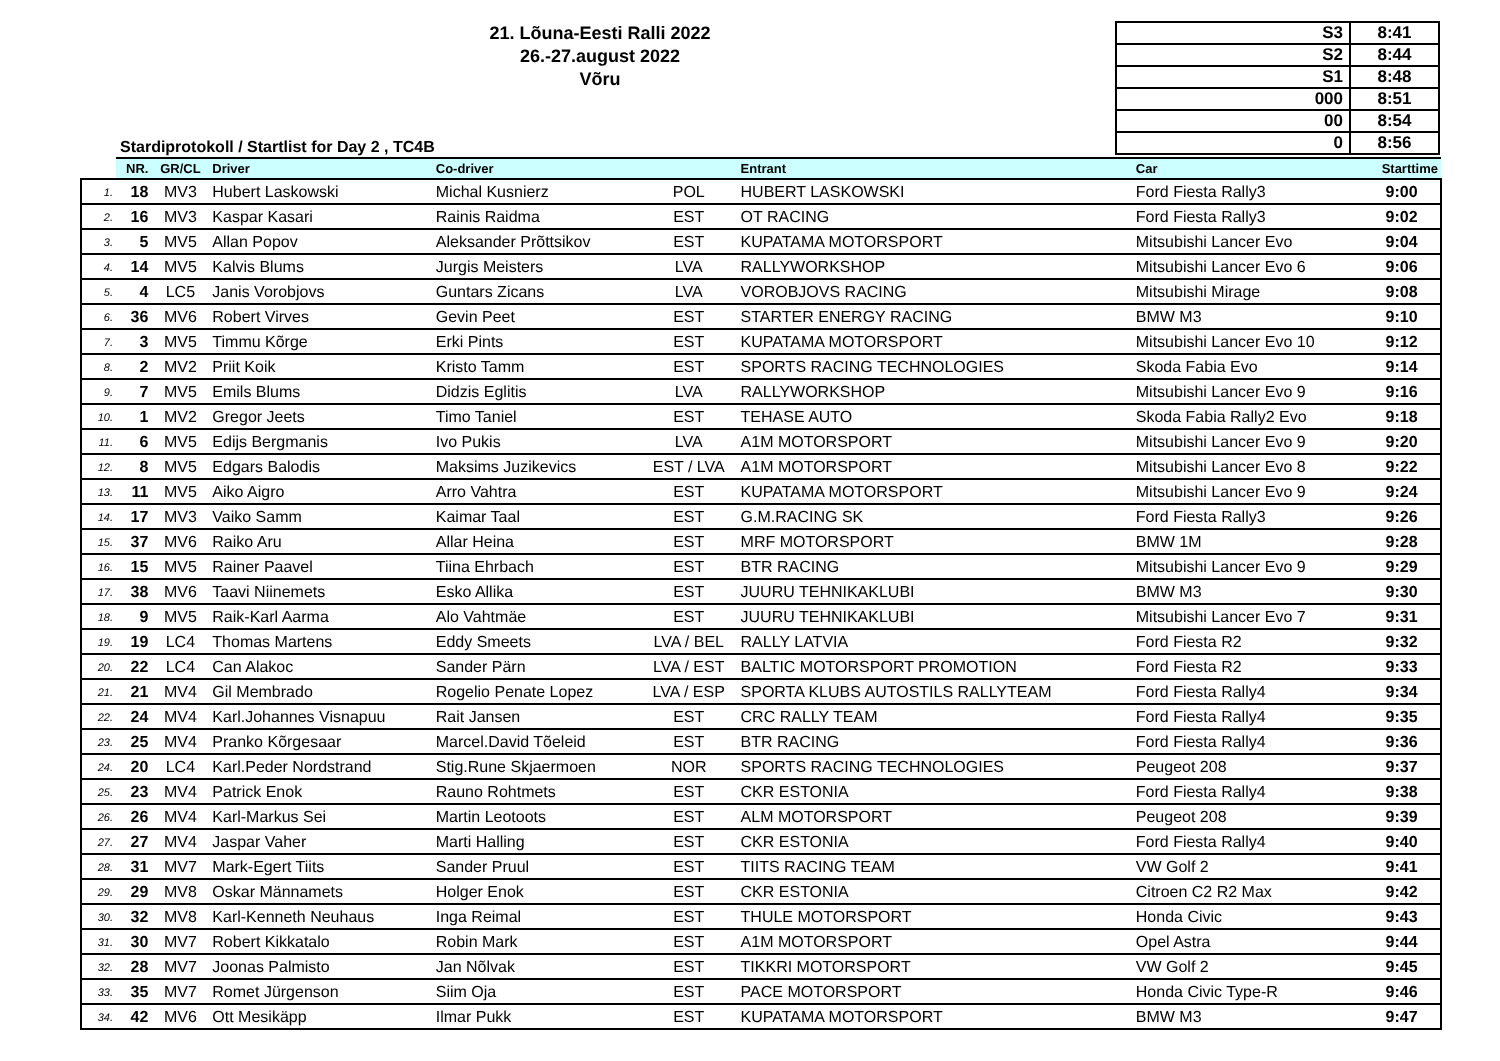21. Lõuna-Eesti Ralli 2022
26.-27.august 2022
Võru
| S3 | 8:41 |
| S2 | 8:44 |
| S1 | 8:48 |
| 000 | 8:51 |
| 00 | 8:54 |
| 0 | 8:56 |
Stardiprotokoll / Startlist for Day 2 , TC4B
| | NR. | GR/CL | Driver | Co-driver | | Entrant | Car | Starttime |
| --- | --- | --- | --- | --- | --- | --- | --- | --- |
| 1. | 18 | MV3 | Hubert Laskowski | Michal Kusnierz | POL | HUBERT LASKOWSKI | Ford Fiesta Rally3 | 9:00 |
| 2. | 16 | MV3 | Kaspar Kasari | Rainis Raidma | EST | OT RACING | Ford Fiesta Rally3 | 9:02 |
| 3. | 5 | MV5 | Allan Popov | Aleksander Prõttsikov | EST | KUPATAMA MOTORSPORT | Mitsubishi Lancer Evo | 9:04 |
| 4. | 14 | MV5 | Kalvis Blums | Jurgis Meisters | LVA | RALLYWORKSHOP | Mitsubishi Lancer Evo 6 | 9:06 |
| 5. | 4 | LC5 | Janis Vorobjovs | Guntars Zicans | LVA | VOROBJOVS RACING | Mitsubishi Mirage | 9:08 |
| 6. | 36 | MV6 | Robert Virves | Gevin Peet | EST | STARTER ENERGY RACING | BMW M3 | 9:10 |
| 7. | 3 | MV5 | Timmu Kõrge | Erki Pints | EST | KUPATAMA MOTORSPORT | Mitsubishi Lancer Evo 10 | 9:12 |
| 8. | 2 | MV2 | Priit Koik | Kristo Tamm | EST | SPORTS RACING TECHNOLOGIES | Skoda Fabia Evo | 9:14 |
| 9. | 7 | MV5 | Emils Blums | Didzis Eglitis | LVA | RALLYWORKSHOP | Mitsubishi Lancer Evo 9 | 9:16 |
| 10. | 1 | MV2 | Gregor Jeets | Timo Taniel | EST | TEHASE AUTO | Skoda Fabia Rally2 Evo | 9:18 |
| 11. | 6 | MV5 | Edijs Bergmanis | Ivo Pukis | LVA | A1M MOTORSPORT | Mitsubishi Lancer Evo 9 | 9:20 |
| 12. | 8 | MV5 | Edgars Balodis | Maksims Juzikevics | EST / LVA | A1M MOTORSPORT | Mitsubishi Lancer Evo 8 | 9:22 |
| 13. | 11 | MV5 | Aiko Aigro | Arro Vahtra | EST | KUPATAMA MOTORSPORT | Mitsubishi Lancer Evo 9 | 9:24 |
| 14. | 17 | MV3 | Vaiko Samm | Kaimar Taal | EST | G.M.RACING SK | Ford Fiesta Rally3 | 9:26 |
| 15. | 37 | MV6 | Raiko Aru | Allar Heina | EST | MRF MOTORSPORT | BMW 1M | 9:28 |
| 16. | 15 | MV5 | Rainer Paavel | Tiina Ehrbach | EST | BTR RACING | Mitsubishi Lancer Evo 9 | 9:29 |
| 17. | 38 | MV6 | Taavi Niinemets | Esko Allika | EST | JUURU TEHNIKAKLUBI | BMW M3 | 9:30 |
| 18. | 9 | MV5 | Raik-Karl Aarma | Alo Vahtmäe | EST | JUURU TEHNIKAKLUBI | Mitsubishi Lancer Evo 7 | 9:31 |
| 19. | 19 | LC4 | Thomas Martens | Eddy Smeets | LVA / BEL | RALLY LATVIA | Ford Fiesta R2 | 9:32 |
| 20. | 22 | LC4 | Can Alakoc | Sander Pärn | LVA / EST | BALTIC MOTORSPORT PROMOTION | Ford Fiesta R2 | 9:33 |
| 21. | 21 | MV4 | Gil Membrado | Rogelio Penate Lopez | LVA / ESP | SPORTA KLUBS AUTOSTILS RALLYTEAM | Ford Fiesta Rally4 | 9:34 |
| 22. | 24 | MV4 | Karl.Johannes Visnapuu | Rait Jansen | EST | CRC RALLY TEAM | Ford Fiesta Rally4 | 9:35 |
| 23. | 25 | MV4 | Pranko Kõrgesaar | Marcel.David Tõeleid | EST | BTR RACING | Ford Fiesta Rally4 | 9:36 |
| 24. | 20 | LC4 | Karl.Peder Nordstrand | Stig.Rune Skjaermoen | NOR | SPORTS RACING TECHNOLOGIES | Peugeot 208 | 9:37 |
| 25. | 23 | MV4 | Patrick Enok | Rauno Rohtmets | EST | CKR ESTONIA | Ford Fiesta Rally4 | 9:38 |
| 26. | 26 | MV4 | Karl-Markus Sei | Martin Leotoots | EST | ALM MOTORSPORT | Peugeot 208 | 9:39 |
| 27. | 27 | MV4 | Jaspar Vaher | Marti Halling | EST | CKR ESTONIA | Ford Fiesta Rally4 | 9:40 |
| 28. | 31 | MV7 | Mark-Egert Tiits | Sander Pruul | EST | TIITS RACING TEAM | VW Golf 2 | 9:41 |
| 29. | 29 | MV8 | Oskar Männamets | Holger Enok | EST | CKR ESTONIA | Citroen C2 R2 Max | 9:42 |
| 30. | 32 | MV8 | Karl-Kenneth Neuhaus | Inga Reimal | EST | THULE MOTORSPORT | Honda Civic | 9:43 |
| 31. | 30 | MV7 | Robert Kikkatalo | Robin Mark | EST | A1M MOTORSPORT | Opel Astra | 9:44 |
| 32. | 28 | MV7 | Joonas Palmisto | Jan Nõlvak | EST | TIKKRI MOTORSPORT | VW Golf 2 | 9:45 |
| 33. | 35 | MV7 | Romet Jürgenson | Siim Oja | EST | PACE MOTORSPORT | Honda Civic Type-R | 9:46 |
| 34. | 42 | MV6 | Ott Mesikäpp | Ilmar Pukk | EST | KUPATAMA MOTORSPORT | BMW M3 | 9:47 |